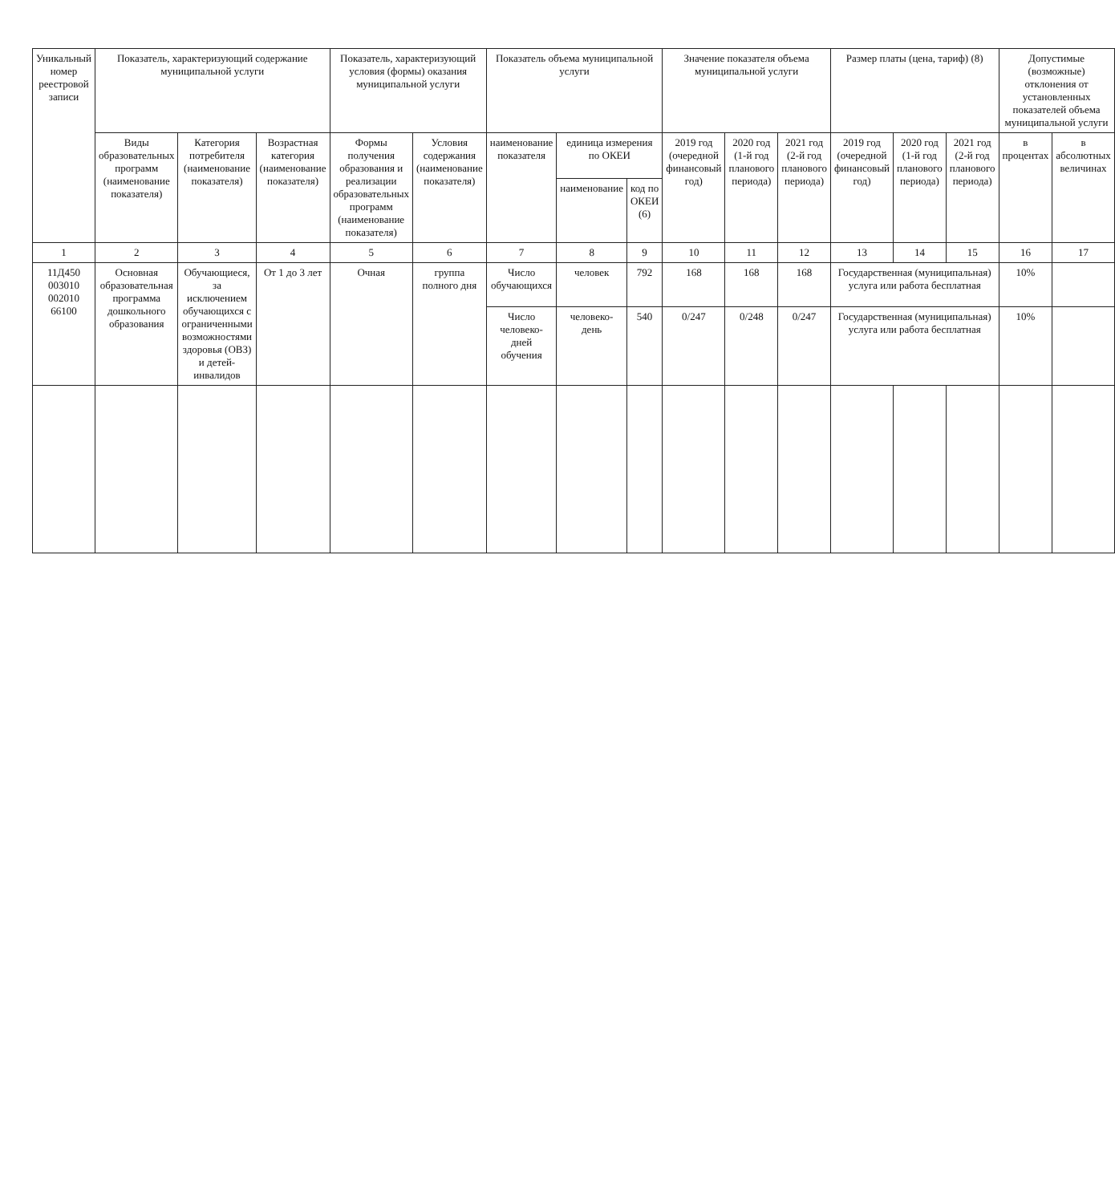| Уникальный номер реестровой записи | Показатель, характеризующий содержание муниципальной услуги | | | Показатель, характеризующий условия (формы) оказания муниципальной услуги | | Показатель объема муниципальной услуги | | | Значение показателя объема муниципальной услуги | | | Размер платы (цена, тариф) (8) | | | Допустимые (возможные) отклонения от установленных показателей объема муниципальной услуги | |
| --- | --- | --- | --- | --- | --- | --- | --- | --- | --- | --- | --- | --- | --- | --- | --- | --- |
| | Виды образовательных программ (наименование показателя) | Категория потребителя (наименование показателя) | Возрастная категория (наименование показателя) | Формы получения образования и реализации образовательных программ (наименование показателя) | Условия содержания (наименование показателя) | наименование показателя | единица измерения по ОКЕИ | | 2019 год (очередной финансовый год) | 2020 год (1-й год планового периода) | 2021 год (2-й год планового периода) | 2019 год (очередной финансовый год) | 2020 год (1-й год планового периода) | 2021 год (2-й год планового периода) | в процентах | в абсолютных величинах |
| | | | | | | | наименование | код по ОКЕИ (6) | | | | | | | | |
| 1 | 2 | 3 | 4 | 5 | 6 | 7 | 8 | 9 | 10 | 11 | 12 | 13 | 14 | 15 | 16 | 17 |
| 11Д450 003010 002010 66100 | Основная образовательная программа дошкольного образования | Обучающиеся, за исключением обучающихся с ограниченными возможностями здоровья (ОВЗ) и детей-инвалидов | От 1 до 3 лет | Очная | группа полного дня | Число обучающихся | человек | 792 | 168 | 168 | 168 | Государственная (муниципальная) услуга или работа бесплатная | | | 10% | |
| | | | | | | Число человеко-дней обучения | человеко-день | 540 | 0/247 | 0/248 | 0/247 | Государственная (муниципальная) услуга или работа бесплатная | | | 10% | |